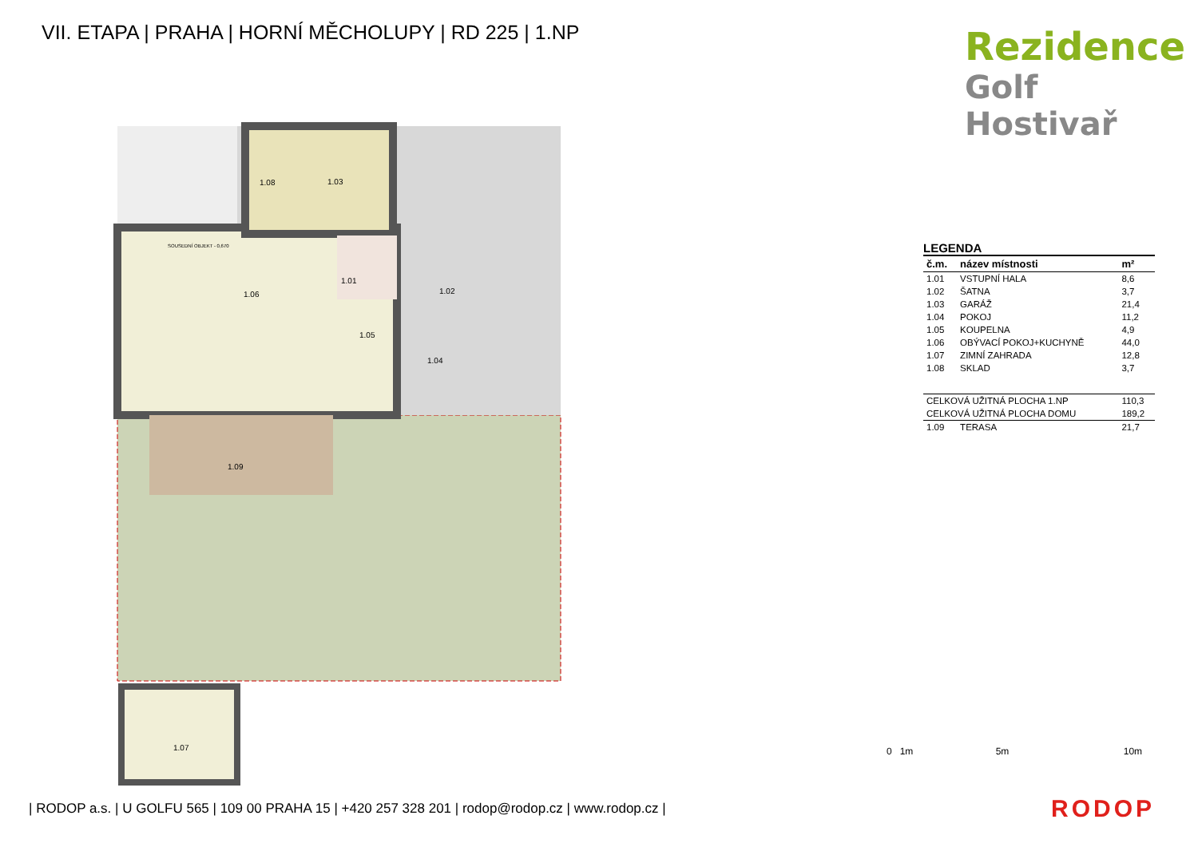VII. ETAPA | PRAHA | HORNÍ MĚCHOLUPY | RD 225 | 1.NP
Rezidence
Golf Hostivař
1.01
1.02
1.03
1.04
1.05
1.06
1.07
1.08
1.09
SOUSEDNÍ OBJEKT - 0,670
LEGENDA
| č.m. | název místnosti | m² |
| --- | --- | --- |
| 1.01 | VSTUPNÍ HALA | 8,6 |
| 1.02 | ŠATNA | 3,7 |
| 1.03 | GARÁŽ | 21,4 |
| 1.04 | POKOJ | 11,2 |
| 1.05 | KOUPELNA | 4,9 |
| 1.06 | OBÝVACÍ POKOJ+KUCHYNĚ | 44,0 |
| 1.07 | ZIMNÍ ZAHRADA | 12,8 |
| 1.08 | SKLAD | 3,7 |
| CELKOVÁ UŽITNÁ PLOCHA 1.NP | | 110,3 |
| CELKOVÁ UŽITNÁ PLOCHA DOMU | | 189,2 |
| 1.09 | TERASA | 21,7 |
0 1m 5m 10m
| RODOP a.s. | U GOLFU 565 | 109 00 PRAHA 15 | +420 257 328 201 | rodop@rodop.cz | www.rodop.cz |
RODOP